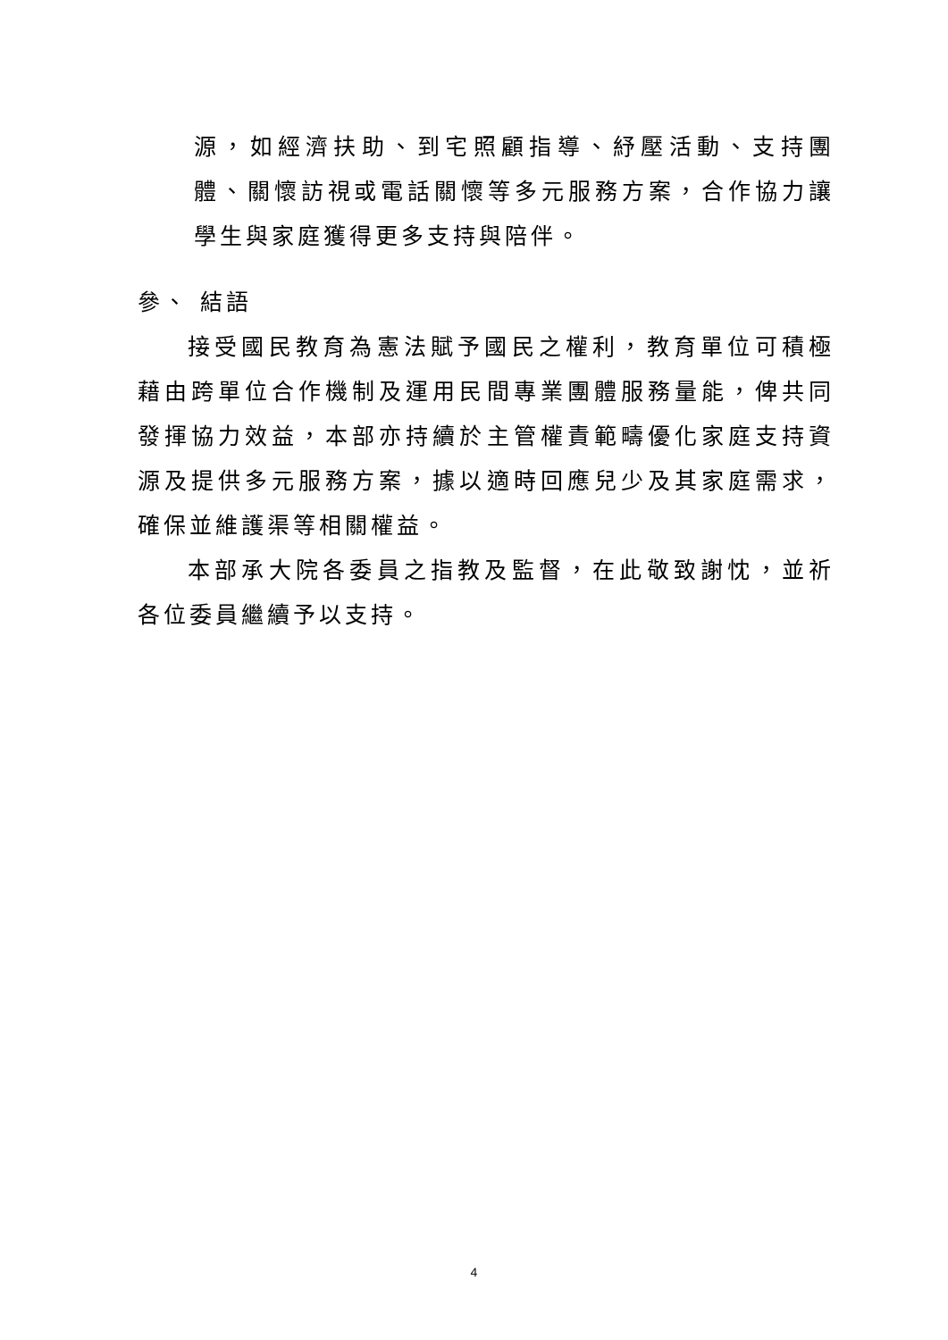源，如經濟扶助、到宅照顧指導、紓壓活動、支持團體、關懷訪視或電話關懷等多元服務方案，合作協力讓學生與家庭獲得更多支持與陪伴。
參、 結語
接受國民教育為憲法賦予國民之權利，教育單位可積極藉由跨單位合作機制及運用民間專業團體服務量能，俾共同發揮協力效益，本部亦持續於主管權責範疇優化家庭支持資源及提供多元服務方案，據以適時回應兒少及其家庭需求，確保並維護渠等相關權益。
本部承大院各委員之指教及監督，在此敬致謝忱，並祈各位委員繼續予以支持。
4